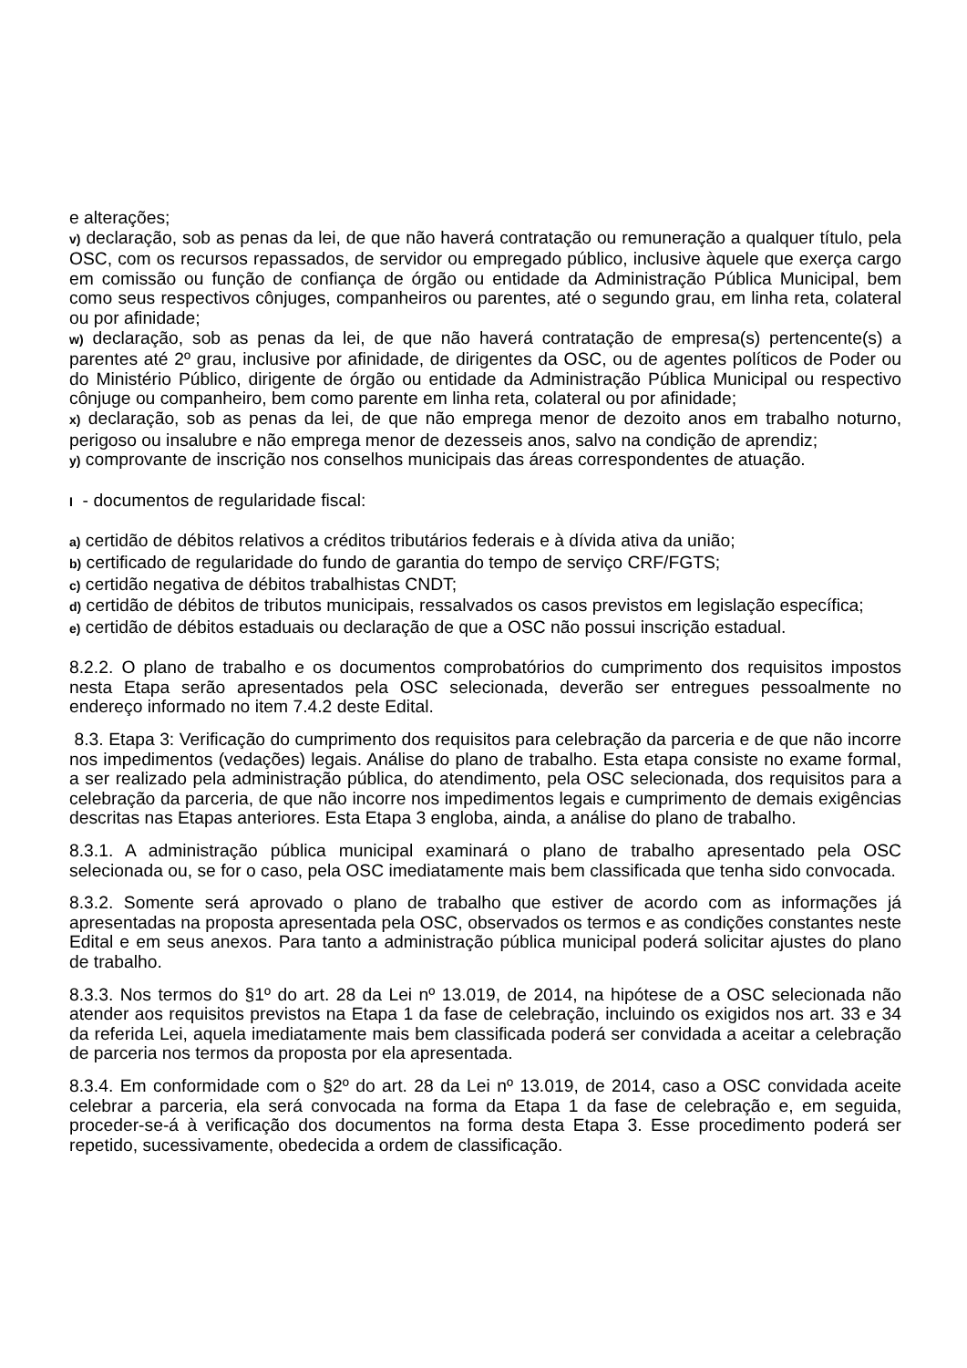e alterações;
v) declaração, sob as penas da lei, de que não haverá contratação ou remuneração a qualquer título, pela OSC, com os recursos repassados, de servidor ou empregado público, inclusive àquele que exerça cargo em comissão ou função de confiança de órgão ou entidade da Administração Pública Municipal, bem como seus respectivos cônjuges, companheiros ou parentes, até o segundo grau, em linha reta, colateral ou por afinidade;
w) declaração, sob as penas da lei, de que não haverá contratação de empresa(s) pertencente(s) a parentes até 2º grau, inclusive por afinidade, de dirigentes da OSC, ou de agentes políticos de Poder ou do Ministério Público, dirigente de órgão ou entidade da Administração Pública Municipal ou respectivo cônjuge ou companheiro, bem como parente em linha reta, colateral ou por afinidade;
x) declaração, sob as penas da lei, de que não emprega menor de dezoito anos em trabalho noturno, perigoso ou insalubre e não emprega menor de dezesseis anos, salvo na condição de aprendiz;
y) comprovante de inscrição nos conselhos municipais das áreas correspondentes de atuação.
I - documentos de regularidade fiscal:
a) certidão de débitos relativos a créditos tributários federais e à dívida ativa da união;
b) certificado de regularidade do fundo de garantia do tempo de serviço CRF/FGTS;
c) certidão negativa de débitos trabalhistas CNDT;
d) certidão de débitos de tributos municipais, ressalvados os casos previstos em legislação específica;
e) certidão de débitos estaduais ou declaração de que a OSC não possui inscrição estadual.
8.2.2. O plano de trabalho e os documentos comprobatórios do cumprimento dos requisitos impostos nesta Etapa serão apresentados pela OSC selecionada, deverão ser entregues pessoalmente no endereço informado no item 7.4.2 deste Edital.
8.3. Etapa 3: Verificação do cumprimento dos requisitos para celebração da parceria e de que não incorre nos impedimentos (vedações) legais. Análise do plano de trabalho. Esta etapa consiste no exame formal, a ser realizado pela administração pública, do atendimento, pela OSC selecionada, dos requisitos para a celebração da parceria, de que não incorre nos impedimentos legais e cumprimento de demais exigências descritas nas Etapas anteriores. Esta Etapa 3 engloba, ainda, a análise do plano de trabalho.
8.3.1. A administração pública municipal examinará o plano de trabalho apresentado pela OSC selecionada ou, se for o caso, pela OSC imediatamente mais bem classificada que tenha sido convocada.
8.3.2. Somente será aprovado o plano de trabalho que estiver de acordo com as informações já apresentadas na proposta apresentada pela OSC, observados os termos e as condições constantes neste Edital e em seus anexos. Para tanto a administração pública municipal poderá solicitar ajustes do plano de trabalho.
8.3.3. Nos termos do §1º do art. 28 da Lei nº 13.019, de 2014, na hipótese de a OSC selecionada não atender aos requisitos previstos na Etapa 1 da fase de celebração, incluindo os exigidos nos art. 33 e 34 da referida Lei, aquela imediatamente mais bem classificada poderá ser convidada a aceitar a celebração de parceria nos termos da proposta por ela apresentada.
8.3.4. Em conformidade com o §2º do art. 28 da Lei nº 13.019, de 2014, caso a OSC convidada aceite celebrar a parceria, ela será convocada na forma da Etapa 1 da fase de celebração e, em seguida, proceder-se-á à verificação dos documentos na forma desta Etapa 3. Esse procedimento poderá ser repetido, sucessivamente, obedecida a ordem de classificação.